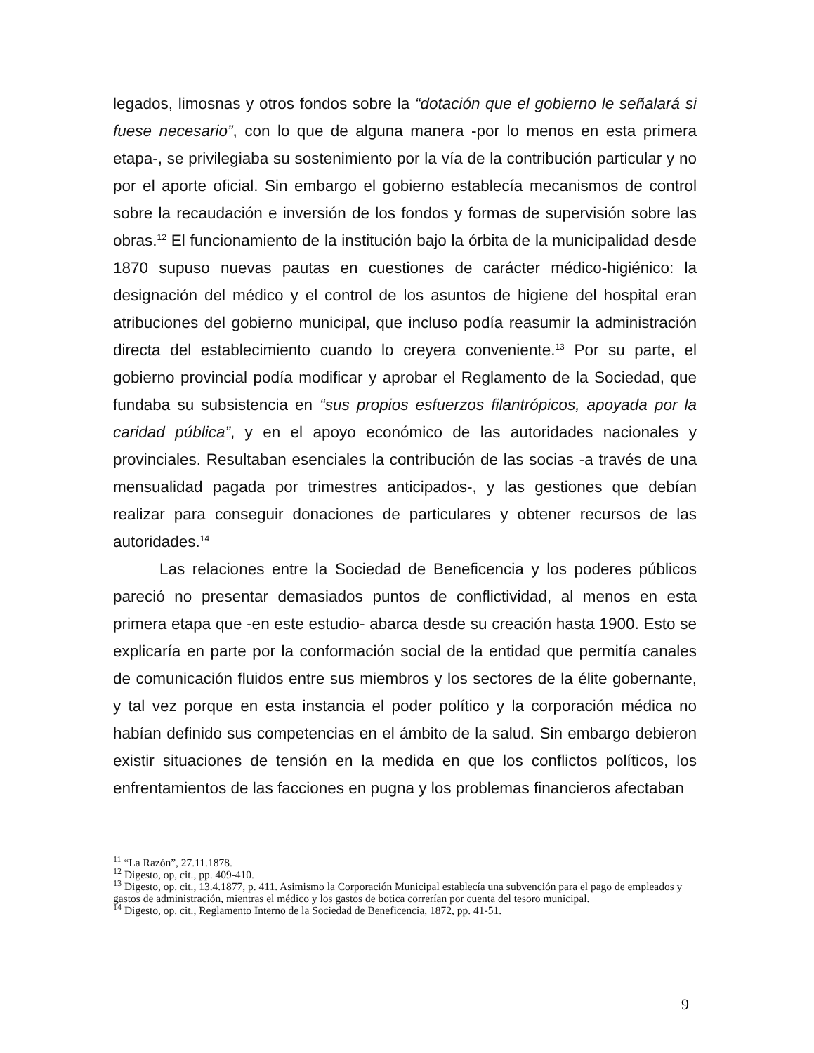legados, limosnas y otros fondos sobre la “dotación que el gobierno le señalará si fuese necesario”, con lo que de alguna manera -por lo menos en esta primera etapa-, se privilegiaba su sostenimiento por la vía de la contribución particular y no por el aporte oficial. Sin embargo el gobierno establecía mecanismos de control sobre la recaudación e inversión de los fondos y formas de supervisión sobre las obras.<sup>12</sup> El funcionamiento de la institución bajo la órbita de la municipalidad desde 1870 supuso nuevas pautas en cuestiones de carácter médico-higiénico: la designación del médico y el control de los asuntos de higiene del hospital eran atribuciones del gobierno municipal, que incluso podía reasumir la administración directa del establecimiento cuando lo creyera conveniente.<sup>13</sup> Por su parte, el gobierno provincial podía modificar y aprobar el Reglamento de la Sociedad, que fundaba su subsistencia en “sus propios esfuerzos filantrópicos, apoyada por la caridad pública”, y en el apoyo económico de las autoridades nacionales y provinciales. Resultaban esenciales la contribución de las socias -a través de una mensualidad pagada por trimestres anticipados-, y las gestiones que debían realizar para conseguir donaciones de particulares y obtener recursos de las autoridades.<sup>14</sup>
Las relaciones entre la Sociedad de Beneficencia y los poderes públicos pareció no presentar demasiados puntos de conflictividad, al menos en esta primera etapa que -en este estudio- abarca desde su creación hasta 1900. Esto se explicaría en parte por la conformación social de la entidad que permitía canales de comunicación fluidos entre sus miembros y los sectores de la élite gobernante, y tal vez porque en esta instancia el poder político y la corporación médica no habían definido sus competencias en el ámbito de la salud. Sin embargo debieron existir situaciones de tensión en la medida en que los conflictos políticos, los enfrentamientos de las facciones en pugna y los problemas financieros afectaban
<sup>11</sup> “La Razón”, 27.11.1878.
<sup>12</sup> Digesto, op, cit., pp. 409-410.
<sup>13</sup> Digesto, op. cit., 13.4.1877, p. 411. Asimismo la Corporación Municipal establecía una subvención para el pago de empleados y gastos de administración, mientras el médico y los gastos de botica correrían por cuenta del tesoro municipal.
<sup>14</sup> Digesto, op. cit., Reglamento Interno de la Sociedad de Beneficencia, 1872, pp. 41-51.
9